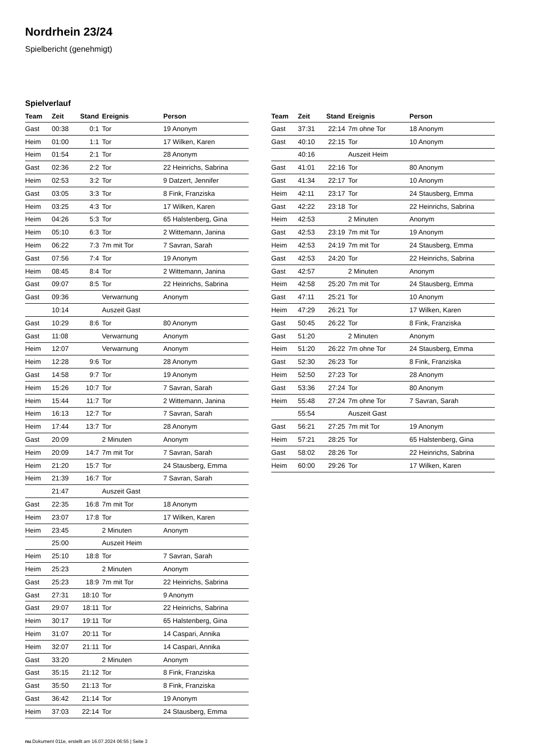Nordrhein 23/24
Spielbericht (genehmigt)
Spielverlauf
| Team | Zeit | Stand | Ereignis | Person |
| --- | --- | --- | --- | --- |
| Gast | 00:38 | 0:1 | Tor | 19 Anonym |
| Heim | 01:00 | 1:1 | Tor | 17 Wilken, Karen |
| Heim | 01:54 | 2:1 | Tor | 28 Anonym |
| Gast | 02:36 | 2:2 | Tor | 22 Heinrichs, Sabrina |
| Heim | 02:53 | 3:2 | Tor | 9 Datzert, Jennifer |
| Gast | 03:05 | 3:3 | Tor | 8 Fink, Franziska |
| Heim | 03:25 | 4:3 | Tor | 17 Wilken, Karen |
| Heim | 04:26 | 5:3 | Tor | 65 Halstenberg, Gina |
| Heim | 05:10 | 6:3 | Tor | 2 Wittemann, Janina |
| Heim | 06:22 | 7:3 | 7m mit Tor | 7 Savran, Sarah |
| Gast | 07:56 | 7:4 | Tor | 19 Anonym |
| Heim | 08:45 | 8:4 | Tor | 2 Wittemann, Janina |
| Gast | 09:07 | 8:5 | Tor | 22 Heinrichs, Sabrina |
| Gast | 09:36 | | Verwarnung | Anonym |
| | 10:14 | | Auszeit Gast | |
| Gast | 10:29 | 8:6 | Tor | 80 Anonym |
| Gast | 11:08 | | Verwarnung | Anonym |
| Heim | 12:07 | | Verwarnung | Anonym |
| Heim | 12:28 | 9:6 | Tor | 28 Anonym |
| Gast | 14:58 | 9:7 | Tor | 19 Anonym |
| Heim | 15:26 | 10:7 | Tor | 7 Savran, Sarah |
| Heim | 15:44 | 11:7 | Tor | 2 Wittemann, Janina |
| Heim | 16:13 | 12:7 | Tor | 7 Savran, Sarah |
| Heim | 17:44 | 13:7 | Tor | 28 Anonym |
| Gast | 20:09 | | 2 Minuten | Anonym |
| Heim | 20:09 | 14:7 | 7m mit Tor | 7 Savran, Sarah |
| Heim | 21:20 | 15:7 | Tor | 24 Stausberg, Emma |
| Heim | 21:39 | 16:7 | Tor | 7 Savran, Sarah |
| | 21:47 | | Auszeit Gast | |
| Gast | 22:35 | 16:8 | 7m mit Tor | 18 Anonym |
| Heim | 23:07 | 17:8 | Tor | 17 Wilken, Karen |
| Heim | 23:45 | | 2 Minuten | Anonym |
| | 25:00 | | Auszeit Heim | |
| Heim | 25:10 | 18:8 | Tor | 7 Savran, Sarah |
| Heim | 25:23 | | 2 Minuten | Anonym |
| Gast | 25:23 | 18:9 | 7m mit Tor | 22 Heinrichs, Sabrina |
| Gast | 27:31 | 18:10 | Tor | 9 Anonym |
| Gast | 29:07 | 18:11 | Tor | 22 Heinrichs, Sabrina |
| Heim | 30:17 | 19:11 | Tor | 65 Halstenberg, Gina |
| Heim | 31:07 | 20:11 | Tor | 14 Caspari, Annika |
| Heim | 32:07 | 21:11 | Tor | 14 Caspari, Annika |
| Gast | 33:20 | | 2 Minuten | Anonym |
| Gast | 35:15 | 21:12 | Tor | 8 Fink, Franziska |
| Gast | 35:50 | 21:13 | Tor | 8 Fink, Franziska |
| Gast | 36:42 | 21:14 | Tor | 19 Anonym |
| Heim | 37:03 | 22:14 | Tor | 24 Stausberg, Emma |
| Team | Zeit | Stand | Ereignis | Person |
| --- | --- | --- | --- | --- |
| Gast | 37:31 | 22:14 | 7m ohne Tor | 18 Anonym |
| Gast | 40:10 | 22:15 | Tor | 10 Anonym |
| | 40:16 | | Auszeit Heim | |
| Gast | 41:01 | 22:16 | Tor | 80 Anonym |
| Gast | 41:34 | 22:17 | Tor | 10 Anonym |
| Heim | 42:11 | 23:17 | Tor | 24 Stausberg, Emma |
| Gast | 42:22 | 23:18 | Tor | 22 Heinrichs, Sabrina |
| Heim | 42:53 | | 2 Minuten | Anonym |
| Gast | 42:53 | 23:19 | 7m mit Tor | 19 Anonym |
| Heim | 42:53 | 24:19 | 7m mit Tor | 24 Stausberg, Emma |
| Gast | 42:53 | 24:20 | Tor | 22 Heinrichs, Sabrina |
| Gast | 42:57 | | 2 Minuten | Anonym |
| Heim | 42:58 | 25:20 | 7m mit Tor | 24 Stausberg, Emma |
| Gast | 47:11 | 25:21 | Tor | 10 Anonym |
| Heim | 47:29 | 26:21 | Tor | 17 Wilken, Karen |
| Gast | 50:45 | 26:22 | Tor | 8 Fink, Franziska |
| Gast | 51:20 | | 2 Minuten | Anonym |
| Heim | 51:20 | 26:22 | 7m ohne Tor | 24 Stausberg, Emma |
| Gast | 52:30 | 26:23 | Tor | 8 Fink, Franziska |
| Heim | 52:50 | 27:23 | Tor | 28 Anonym |
| Gast | 53:36 | 27:24 | Tor | 80 Anonym |
| Heim | 55:48 | 27:24 | 7m ohne Tor | 7 Savran, Sarah |
| | 55:54 | | Auszeit Gast | |
| Gast | 56:21 | 27:25 | 7m mit Tor | 19 Anonym |
| Heim | 57:21 | 28:25 | Tor | 65 Halstenberg, Gina |
| Gast | 58:02 | 28:26 | Tor | 22 Heinrichs, Sabrina |
| Heim | 60:00 | 29:26 | Tor | 17 Wilken, Karen |
nu.Dokument 011e, erstellt am 16.07.2024 06:55 | Seite 3